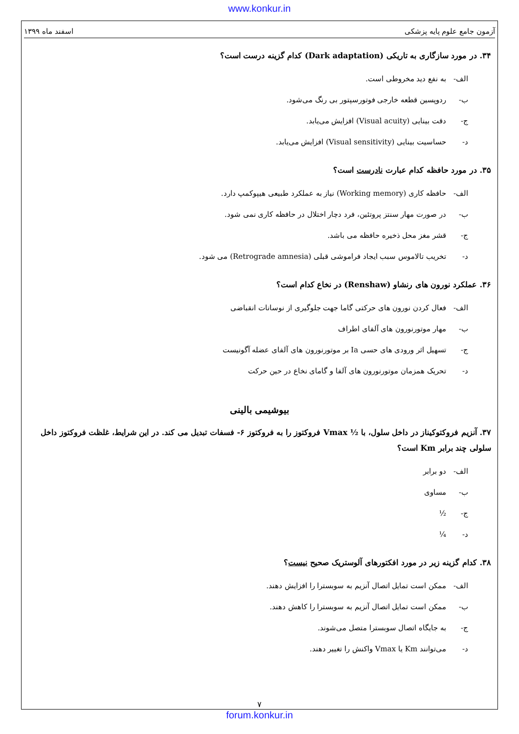www.konkur.in
آزمون جامع علوم پایه پزشکی اسفند ماه ۱۳۹۹
۳۴. در مورد سازگاری به تاریکی (Dark adaptation) کدام گزینه درست است؟
الف- به نفع دید مخروطی است.
ب- ردوپسین قطعه خارجی فوتورسپتور بی رنگ می‌شود.
ج- دقت بینایی (Visual acuity) افزایش می‌یابد.
د- حساسیت بینایی (Visual sensitivity) افزایش می‌یابد.
۳۵. در مورد حافظه کدام عبارت نادرست است؟
الف- حافظه کاری (Working memory) نیاز به عملکرد طبیعی هیپوکمپ دارد.
ب- در صورت مهار سنتز پروتئین، فرد دچار اختلال در حافظه کاری نمی شود.
ج- قشر مغز محل ذخیره حافظه می باشد.
د- تخریب تالاموس سبب ایجاد فراموشی قبلی (Retrograde amnesia) می شود.
۳۶. عملکرد نورون های رنشاو (Renshaw) در نخاع کدام است؟
الف- فعال کردن نورون های حرکتی گاما جهت جلوگیری از نوسانات انقباضی
ب- مهار موتورنورون های آلفای اطراف
ج- تسهیل اثر ورودی های حسی Ia بر موتورنورون های آلفای عضله آگونیست
د- تحریک همزمان موتورنورون های آلفا و گامای نخاع در حین حرکت
بیوشیمی بالینی
۳۷. آنزیم فروکتوکیناز در داخل سلول، با ½ Vmax فروکتوز را به فروکتوز ۶- فسفات تبدیل می کند. در این شرایط، غلظت فروکتوز داخل سلولی چند برابر Km است؟
الف- دو برابر
ب- مساوی
ج- ½
د- ¼
۳۸. کدام گزینه زیر در مورد افکتورهای آلوستریک صحیح نیست؟
الف- ممکن است تمایل اتصال آنزیم به سوبسترا را افزایش دهند.
ب- ممکن است تمایل اتصال آنزیم به سوبسترا را کاهش دهند.
ج- به جایگاه اتصال سوبسترا متصل می‌شوند.
د- می‌توانند Km یا Vmax واکنش را تغییر دهند.
۷
forum.konkur.in